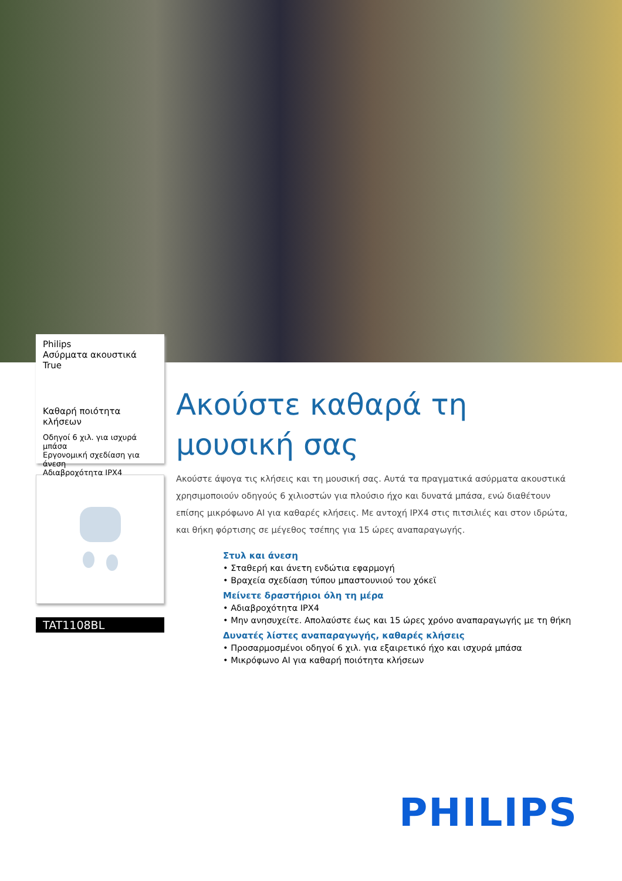Philips
Ασύρματα ακουστικά
True
Καθαρή ποιότητα κλήσεων
Οδηγοί 6 χιλ. για ισχυρά μπάσα
Εργονομική σχεδίαση για άνεση
Αδιαβροχότητα IPX4
TAT1108BL
Ακούστε καθαρά τη μουσική σας
Ακούστε άψογα τις κλήσεις και τη μουσική σας. Αυτά τα πραγματικά ασύρματα ακουστικά χρησιμοποιούν οδηγούς 6 χιλιοστών για πλούσιο ήχο και δυνατά μπάσα, ενώ διαθέτουν επίσης μικρόφωνο AI για καθαρές κλήσεις. Με αντοχή IPX4 στις πιτσιλιές και στον ιδρώτα, και θήκη φόρτισης σε μέγεθος τσέπης για 15 ώρες αναπαραγωγής.
Στυλ και άνεση
• Σταθερή και άνετη ενδώτια εφαρμογή
• Βραχεία σχεδίαση τύπου μπαστουνιού του χόκεϊ
Μείνετε δραστήριοι όλη τη μέρα
• Αδιαβροχότητα IPX4
• Μην ανησυχείτε. Απολαύστε έως και 15 ώρες χρόνο αναπαραγωγής με τη θήκη
Δυνατές λίστες αναπαραγωγής, καθαρές κλήσεις
• Προσαρμοσμένοι οδηγοί 6 χιλ. για εξαιρετικό ήχο και ισχυρά μπάσα
• Μικρόφωνο AI για καθαρή ποιότητα κλήσεων
PHILIPS